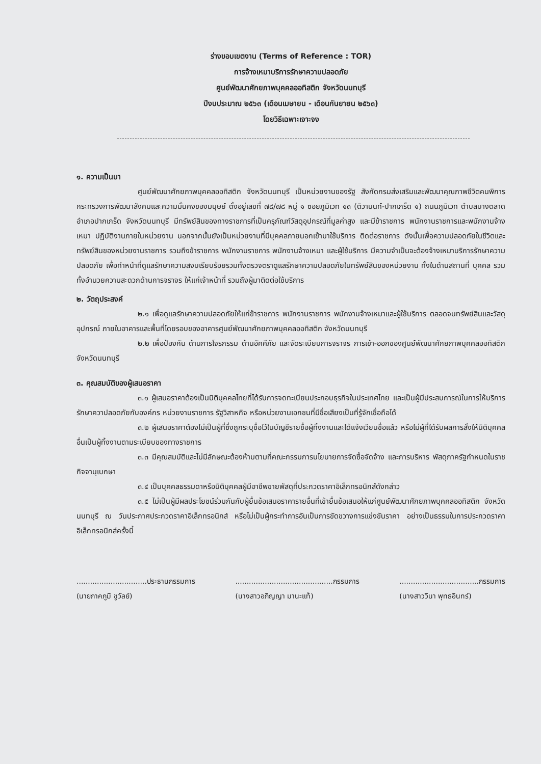ร่างขอบเขตงาน (Terms of Reference : TOR)
การจ้างเหมาบริการรักษาความปลอดภัย
ศูนย์พัฒนาศักยภาพบุคคลออทิสติก จังหวัดนนทบุรี
ปีงบประมาณ ๒๕๖๓ (เดือนเมษายน - เดือนกันยายน ๒๕๖๓)
โดยวิธีเฉพาะเจาะจง
๑. ความเป็นมา
ศูนย์พัฒนาศักยภาพบุคคลออทิสติก จังหวัดนนทบุรี เป็นหน่วยงานของรัฐ สังกัดกรมส่งเสริมและพัฒนาคุณภาพชีวิตคนพิการ กระทรวงการพัฒนาสังคมและความมั่นคงของมนุษย์ ตั้งอยู่เลขที่ ๗๘/๗๘ หมู่ ๑ ซอยภูมิเวท ๑๓ (ติวานนท์-ปากเกร็ด ๑) ถนนภูมิเวท ตำบลบางตลาด อำเภอปากเกร็ด จังหวัดนนทบุรี มีทรัพย์สินของทางราชการที่เป็นครุภัณฑ์วัสดุอุปกรณ์ที่มูลค่าสูง และมีข้าราชการ พนักงานราชการและพนักงานจ้างเหมา ปฏิบัติงานภายในหน่วยงาน นอกจากนั้นยังเป็นหน่วยงานที่มีบุคคลภายนอกเข้ามาใช้บริการ ติดต่อราชการ ดังนั้นเพื่อความปลอดภัยในชีวิตและทรัพย์สินของหน่วยงานราชการ รวมถึงข้าราชการ พนักงานราชการ พนักงานจ้างเหมา และผู้ใช้บริการ มีความจำเป็นจะต้องจ้างเหมาบริการรักษาความปลอดภัย เพื่อทำหน้าที่ดูแลรักษาความสงบเรียบร้อยรวมทั้งตรวจตราดูแลรักษาความปลอดภัยในทรัพย์สินของหน่วยงาน ทั้งในด้านสถานที่ บุคคล รวมทั้งอำนวยความสะดวกด้านการจราจร ให้แก่เจ้าหน้าที่ รวมถึงผู้มาติดต่อใช้บริการ
๒. วัตถุประสงค์
๒.๑ เพื่อดูแลรักษาความปลอดภัยให้แก่ข้าราชการ พนักงานราชการ พนักงานจ้างเหมาและผู้ใช้บริการ ตลอดจนทรัพย์สินและวัสดุอุปกรณ์ ภายในอาคารและพื้นที่โดยรอบของอาคารศูนย์พัฒนาศักยภาพบุคคลออทิสติก จังหวัดนนทบุรี
๒.๒ เพื่อป้องกัน ด้านการโจรกรรม ด้านอัคคีภัย และจัดระเบียบการจราจร การเข้า-ออกของศูนย์พัฒนาศักยภาพบุคคลออทิสติก จังหวัดนนทบุรี
๓. คุณสมบัติของผู้เสนอราคา
๓.๑ ผู้เสนอราคาต้องเป็นนิติบุคคลไทยที่ได้รับการจดทะเบียนประกอบธุรกิจในประเทศไทย และเป็นผู้มีประสบการณ์ในการให้บริการรักษาควาปลอดภัยกับองค์กร หน่วยงานราชการ รัฐวิสาหกิจ หรือหน่วยงานเอกชนที่มีชื่อเสียงเป็นที่รู้จักเชื่อถือได้
๓.๒ ผู้เสนอราคาต้องไม่เป็นผู้ที่ซึ่งถูกระบุชื่อไว้ในบัญชีรายชื่อผู้ทิ้งงานและได้แจ้งเวียนชื่อแล้ว หรือไม่ผู้ที่ได้รับผลการสั่งให้นิติบุคคลอื่นเป็นผู้ทิ้งงานตามระเบียบของทางราชการ
๓.๓ มีคุณสมบัติและไม่มีลักษณะต้องห้ามตามที่คณะกรรมการนโยบายการจัดซื้อจัดจ้าง และการบริหาร พัสดุภาครัฐกำหนดในราชกิจจานุเบกษา
๓.๔ เป็นบุคคลธรรมดาหรือนิติบุคคลผู้มีอาชีพขายพัสดุที่ประกวดราคาอิเล็กทรอนิกส์ดังกล่าว
๓.๕ ไม่เป็นผู้มีผลประโยชน์ร่วมกันกับผู้ยื่นข้อเสนอราคารายอื่นที่เข้ายื่นข้อเสนอให้แก่ศูนย์พัฒนาศักยภาพบุคคลออทิสติก จังหวัดนนทบุรี ณ วันประกาศประกวดราคาอิเล็กทรอนิกส์ หรือไม่เป็นผู้กระทำการอันเป็นการขัดขวางการแข่งขันราคา อย่างเป็นธรรมในการประกวดราคาอิเล็กทรอนิกส์ครั้งนี้
...............................ประธานกรรมการ
(นายภาคภูมิ ชูวัลย์)
...........................................กรรมการ
(นางสาวอภิญญา มานะแท้)
...................................กรรมการ
(นางสาววีนา พุทธอินทร์)